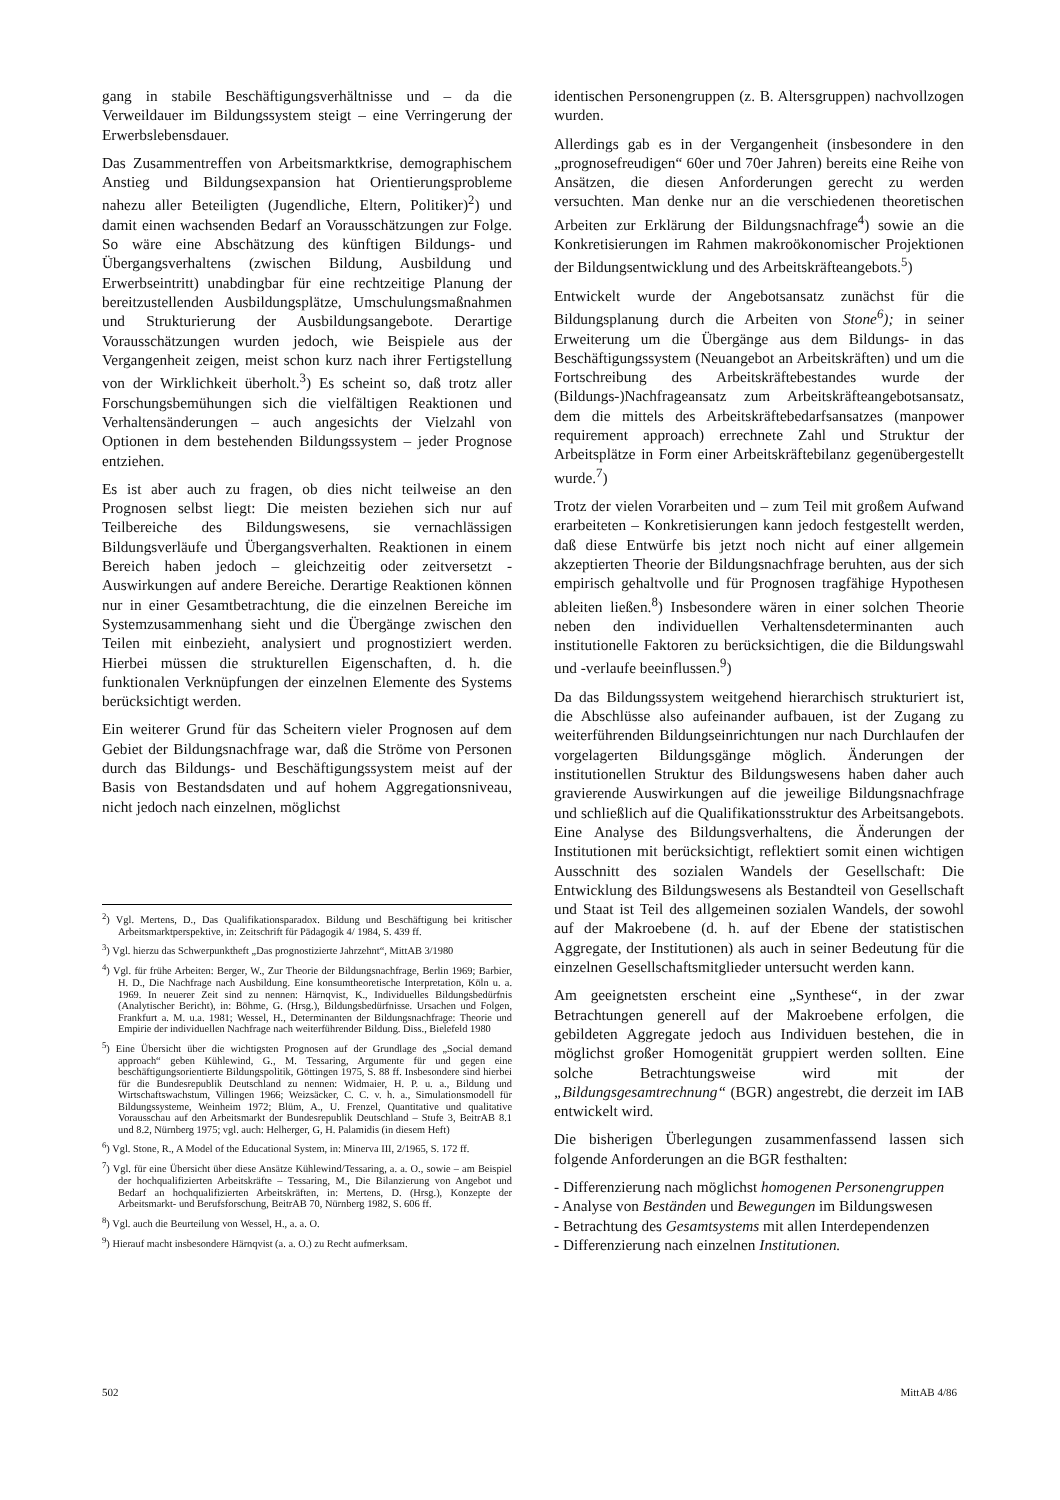gang in stabile Beschäftigungsverhältnisse und – da die Verweildauer im Bildungssystem steigt – eine Verringerung der Erwerbslebensdauer.
Das Zusammentreffen von Arbeitsmarktkrise, demographischem Anstieg und Bildungsexpansion hat Orientierungsprobleme nahezu aller Beteiligten (Jugendliche, Eltern, Politiker)<sup>2</sup>) und damit einen wachsenden Bedarf an Vorausschätzungen zur Folge. So wäre eine Abschätzung des künftigen Bildungs- und Übergangsverhaltens (zwischen Bildung, Ausbildung und Erwerbseintritt) unabdingbar für eine rechtzeitige Planung der bereitzustellenden Ausbildungsplätze, Umschulungsmaßnahmen und Strukturierung der Ausbildungsangebote. Derartige Vorausschätzungen wurden jedoch, wie Beispiele aus der Vergangenheit zeigen, meist schon kurz nach ihrer Fertigstellung von der Wirklichkeit überholt.<sup>3</sup>) Es scheint so, daß trotz aller Forschungsbemühungen sich die vielfältigen Reaktionen und Verhaltensänderungen – auch angesichts der Vielzahl von Optionen in dem bestehenden Bildungssystem – jeder Prognose entziehen.
Es ist aber auch zu fragen, ob dies nicht teilweise an den Prognosen selbst liegt: Die meisten beziehen sich nur auf Teilbereiche des Bildungswesens, sie vernachlässigen Bildungsverläufe und Übergangsverhalten. Reaktionen in einem Bereich haben jedoch – gleichzeitig oder zeitversetzt - Auswirkungen auf andere Bereiche. Derartige Reaktionen können nur in einer Gesamtbetrachtung, die die einzelnen Bereiche im Systemzusammenhang sieht und die Übergänge zwischen den Teilen mit einbezieht, analysiert und prognostiziert werden. Hierbei müssen die strukturellen Eigenschaften, d. h. die funktionalen Verknüpfungen der einzelnen Elemente des Systems berücksichtigt werden.
Ein weiterer Grund für das Scheitern vieler Prognosen auf dem Gebiet der Bildungsnachfrage war, daß die Ströme von Personen durch das Bildungs- und Beschäftigungssystem meist auf der Basis von Bestandsdaten und auf hohem Aggregationsniveau, nicht jedoch nach einzelnen, möglichst
<sup>2</sup>) Vgl. Mertens, D., Das Qualifikationsparadox. Bildung und Beschäftigung bei kritischer Arbeitsmarktperspektive, in: Zeitschrift für Pädagogik 4/ 1984, S. 439 ff.
<sup>3</sup>) Vgl. hierzu das Schwerpunktheft „Das prognostizierte Jahrzehnt“, MittAB 3/1980
<sup>4</sup>) Vgl. für frühe Arbeiten: Berger, W., Zur Theorie der Bildungsnachfrage, Berlin 1969; Barbier, H. D., Die Nachfrage nach Ausbildung. Eine konsumtheoretische Interpretation, Köln u. a. 1969. In neuerer Zeit sind zu nennen: Härnqvist, K., Individuelles Bildungsbedürfnis (Analytischer Bericht), in: Böhme, G. (Hrsg.), Bildungsbedürfnisse. Ursachen und Folgen, Frankfurt a. M. u.a. 1981; Wessel, H., Determinanten der Bildungsnachfrage: Theorie und Empirie der individuellen Nachfrage nach weiterführender Bildung. Diss., Bielefeld 1980
<sup>5</sup>) Eine Übersicht über die wichtigsten Prognosen auf der Grundlage des „Social demand approach“ geben Kühlewind, G., M. Tessaring, Argumente für und gegen eine beschäftigungsorientierte Bildungspolitik, Göttingen 1975, S. 88 ff. Insbesondere sind hierbei für die Bundesrepublik Deutschland zu nennen: Widmaier, H. P. u. a., Bildung und Wirtschaftswachstum, Villingen 1966; Weizsäcker, C. C. v. h. a., Simulationsmodell für Bildungssysteme, Weinheim 1972; Blüm, A., U. Frenzel, Quantitative und qualitative Vorausschau auf den Arbeitsmarkt der Bundesrepublik Deutschland – Stufe 3, BeitrAB 8.1 und 8.2, Nürnberg 1975; vgl. auch: Helherger, G, H. Palamidis (in diesem Heft)
<sup>6</sup>) Vgl. Stone, R., A Model of the Educational System, in: Minerva III, 2/1965, S. 172 ff.
<sup>7</sup>) Vgl. für eine Übersicht über diese Ansätze Kühlewind/Tessaring, a. a. O., sowie – am Beispiel der hochqualifizierten Arbeitskräfte – Tessaring, M., Die Bilanzierung von Angebot und Bedarf an hochqualifizierten Arbeitskräften, in: Mertens, D. (Hrsg.), Konzepte der Arbeitsmarkt- und Berufsforschung, BeitrAB 70, Nürnberg 1982, S. 606 ff.
<sup>8</sup>) Vgl. auch die Beurteilung von Wessel, H., a. a. O.
<sup>9</sup>) Hierauf macht insbesondere Härnqvist (a. a. O.) zu Recht aufmerksam.
identischen Personengruppen (z. B. Altersgruppen) nachvollzogen wurden.
Allerdings gab es in der Vergangenheit (insbesondere in den „prognosefreudigen“ 60er und 70er Jahren) bereits eine Reihe von Ansätzen, die diesen Anforderungen gerecht zu werden versuchten. Man denke nur an die verschiedenen theoretischen Arbeiten zur Erklärung der Bildungsnachfrage<sup>4</sup>) sowie an die Konkretisierungen im Rahmen makroökonomischer Projektionen der Bildungsentwicklung und des Arbeitskräfteangebots.<sup>5</sup>)
Entwickelt wurde der Angebotsansatz zunächst für die Bildungsplanung durch die Arbeiten von Stone<sup>6</sup>); in seiner Erweiterung um die Übergänge aus dem Bildungs- in das Beschäftigungssystem (Neuangebot an Arbeitskräften) und um die Fortschreibung des Arbeitskräftebestandes wurde der (Bildungs-)Nachfrageansatz zum Arbeitskräfteangebotsansatz, dem die mittels des Arbeitskräftebedarfsansatzes (manpower requirement approach) errechnete Zahl und Struktur der Arbeitsplätze in Form einer Arbeitskräftebilanz gegenübergestellt wurde.<sup>7</sup>)
Trotz der vielen Vorarbeiten und – zum Teil mit großem Aufwand erarbeiteten – Konkretisierungen kann jedoch festgestellt werden, daß diese Entwürfe bis jetzt noch nicht auf einer allgemein akzeptierten Theorie der Bildungsnachfrage beruhten, aus der sich empirisch gehaltvolle und für Prognosen tragfähige Hypothesen ableiten ließen.<sup>8</sup>) Insbesondere wären in einer solchen Theorie neben den individuellen Verhaltensdeterminanten auch institutionelle Faktoren zu berücksichtigen, die die Bildungswahl und -verlaufe beeinflussen.<sup>9</sup>)
Da das Bildungssystem weitgehend hierarchisch strukturiert ist, die Abschlüsse also aufeinander aufbauen, ist der Zugang zu weiterführenden Bildungseinrichtungen nur nach Durchlaufen der vorgelagerten Bildungsgänge möglich. Änderungen der institutionellen Struktur des Bildungswesens haben daher auch gravierende Auswirkungen auf die jeweilige Bildungsnachfrage und schließlich auf die Qualifikationsstruktur des Arbeitsangebots. Eine Analyse des Bildungsverhaltens, die Änderungen der Institutionen mit berücksichtigt, reflektiert somit einen wichtigen Ausschnitt des sozialen Wandels der Gesellschaft: Die Entwicklung des Bildungswesens als Bestandteil von Gesellschaft und Staat ist Teil des allgemeinen sozialen Wandels, der sowohl auf der Makroebene (d. h. auf der Ebene der statistischen Aggregate, der Institutionen) als auch in seiner Bedeutung für die einzelnen Gesellschaftsmitglieder untersucht werden kann.
Am geeignetsten erscheint eine „Synthese“, in der zwar Betrachtungen generell auf der Makroebene erfolgen, die gebildeten Aggregate jedoch aus Individuen bestehen, die in möglichst großer Homogenität gruppiert werden sollten. Eine solche Betrachtungsweise wird mit der „Bildungsgesamtrechnung“ (BGR) angestrebt, die derzeit im IAB entwickelt wird.
Die bisherigen Überlegungen zusammenfassend lassen sich folgende Anforderungen an die BGR festhalten:
- Differenzierung nach möglichst homogenen Personengruppen
- Analyse von Beständen und Bewegungen im Bildungswesen
- Betrachtung des Gesamtsystems mit allen Interdependenzen
- Differenzierung nach einzelnen Institutionen.
502 MittAB 4/86